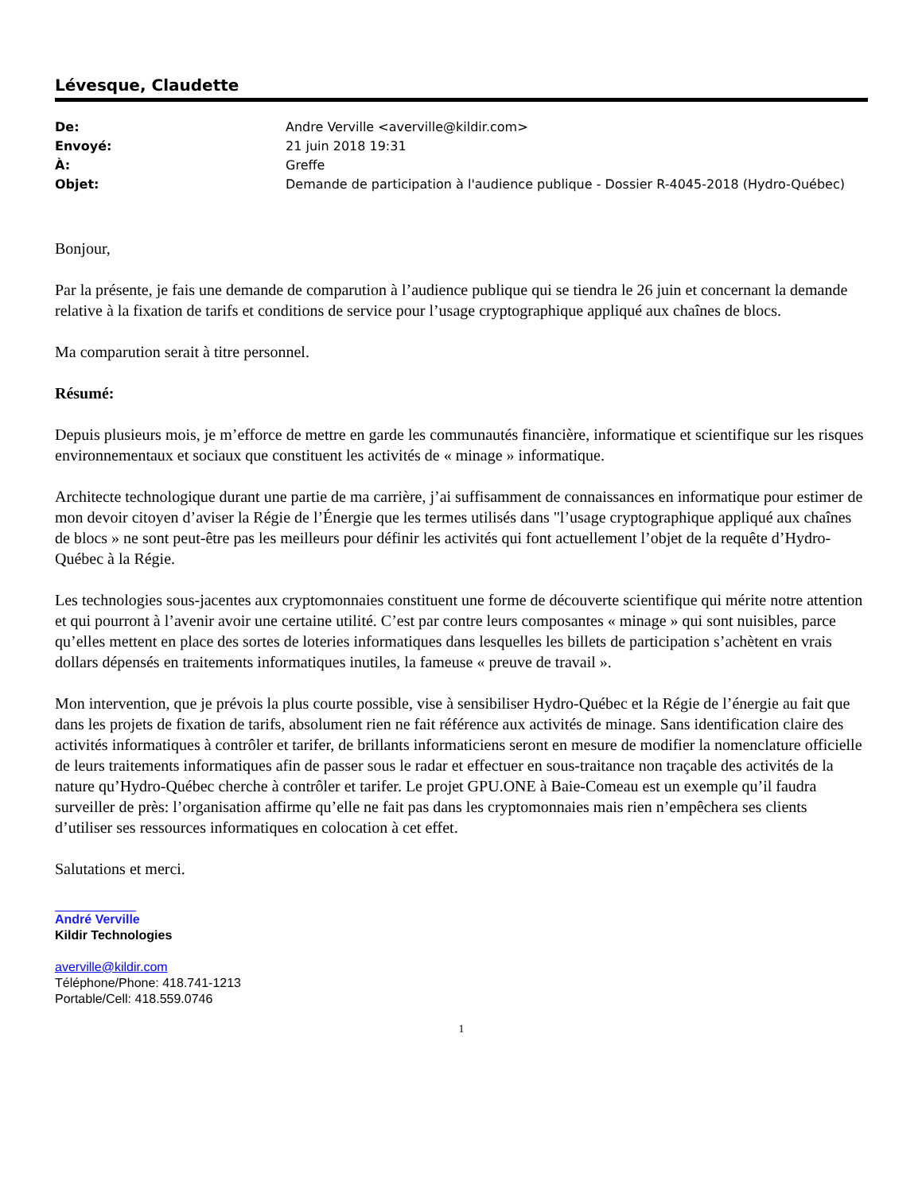Lévesque, Claudette
| De: | Andre Verville <averville@kildir.com> |
| Envoyé: | 21 juin 2018 19:31 |
| À: | Greffe |
| Objet: | Demande de participation à l'audience publique - Dossier R-4045-2018 (Hydro-Québec) |
Bonjour,
Par la présente, je fais une demande de comparution à l’audience publique qui se tiendra le 26 juin et concernant la demande relative à la fixation de tarifs et conditions de service pour l’usage cryptographique appliqué aux chaînes de blocs.
Ma comparution serait à titre personnel.
Résumé:
Depuis plusieurs mois, je m’efforce de mettre en garde les communautés financière, informatique et scientifique sur les risques environnementaux et sociaux que constituent les activités de « minage » informatique.
Architecte technologique durant une partie de ma carrière, j’ai suffisamment de connaissances en informatique pour estimer de mon devoir citoyen d’aviser la Régie de l’Énergie que les termes utilisés dans "l’usage cryptographique appliqué aux chaînes de blocs » ne sont peut-être pas les meilleurs pour définir les activités qui font actuellement l’objet de la requête d’Hydro-Québec à la Régie.
Les technologies sous-jacentes aux cryptomonnaies constituent une forme de découverte scientifique qui mérite notre attention et qui pourront à l’avenir avoir une certaine utilité. C’est par contre leurs composantes « minage » qui sont nuisibles, parce qu’elles mettent en place des sortes de loteries informatiques dans lesquelles les billets de participation s’achètent en vrais dollars dépensés en traitements informatiques inutiles, la fameuse « preuve de travail ».
Mon intervention, que je prévois la plus courte possible, vise à sensibiliser Hydro-Québec et la Régie de l’énergie au fait que dans les projets de fixation de tarifs, absolument rien ne fait référence aux activités de minage. Sans identification claire des activités informatiques à contrôler et tarifer, de brillants informaticiens seront en mesure de modifier la nomenclature officielle de leurs traitements informatiques afin de passer sous le radar et effectuer en sous-traitance non traçable des activités de la nature qu’Hydro-Québec cherche à contrôler et tarifer. Le projet GPU.ONE à Baie-Comeau est un exemple qu’il faudra surveiller de près: l’organisation affirme qu’elle ne fait pas dans les cryptomonnaies mais rien n’empêchera ses clients d’utiliser ses ressources informatiques en colocation à cet effet.
Salutations et merci.
André Verville
Kildir Technologies
averville@kildir.com
Téléphone/Phone: 418.741-1213
Portable/Cell: 418.559.0746
1